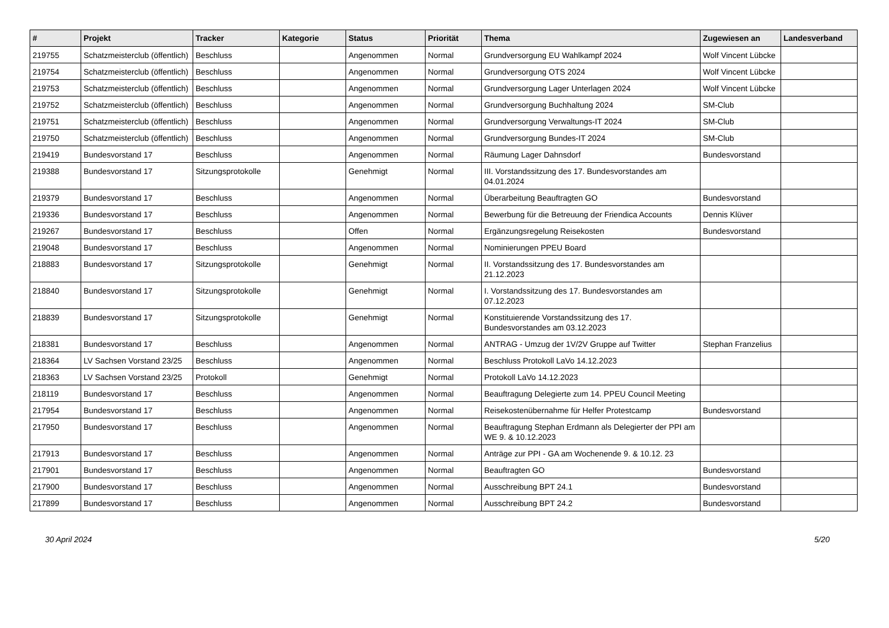| # | Projekt | Tracker | Kategorie | Status | Priorität | Thema | Zugewiesen an | Landesverband |
| --- | --- | --- | --- | --- | --- | --- | --- | --- |
| 219755 | Schatzmeisterclub (öffentlich) | Beschluss | | Angenommen | Normal | Grundversorgung EU Wahlkampf 2024 | Wolf Vincent Lübcke | |
| 219754 | Schatzmeisterclub (öffentlich) | Beschluss | | Angenommen | Normal | Grundversorgung OTS 2024 | Wolf Vincent Lübcke | |
| 219753 | Schatzmeisterclub (öffentlich) | Beschluss | | Angenommen | Normal | Grundversorgung Lager Unterlagen 2024 | Wolf Vincent Lübcke | |
| 219752 | Schatzmeisterclub (öffentlich) | Beschluss | | Angenommen | Normal | Grundversorgung Buchhaltung 2024 | SM-Club | |
| 219751 | Schatzmeisterclub (öffentlich) | Beschluss | | Angenommen | Normal | Grundversorgung Verwaltungs-IT 2024 | SM-Club | |
| 219750 | Schatzmeisterclub (öffentlich) | Beschluss | | Angenommen | Normal | Grundversorgung Bundes-IT 2024 | SM-Club | |
| 219419 | Bundesvorstand 17 | Beschluss | | Angenommen | Normal | Räumung Lager Dahnsdorf | Bundesvorstand | |
| 219388 | Bundesvorstand 17 | Sitzungsprotokolle | | Genehmigt | Normal | III. Vorstandssitzung des 17. Bundesvorstandes am 04.01.2024 | | |
| 219379 | Bundesvorstand 17 | Beschluss | | Angenommen | Normal | Überarbeitung Beauftragten GO | Bundesvorstand | |
| 219336 | Bundesvorstand 17 | Beschluss | | Angenommen | Normal | Bewerbung für die Betreuung der Friendica Accounts | Dennis Klüver | |
| 219267 | Bundesvorstand 17 | Beschluss | | Offen | Normal | Ergänzungsregelung Reisekosten | Bundesvorstand | |
| 219048 | Bundesvorstand 17 | Beschluss | | Angenommen | Normal | Nominierungen PPEU Board | | |
| 218883 | Bundesvorstand 17 | Sitzungsprotokolle | | Genehmigt | Normal | II. Vorstandssitzung des 17. Bundesvorstandes am 21.12.2023 | | |
| 218840 | Bundesvorstand 17 | Sitzungsprotokolle | | Genehmigt | Normal | I. Vorstandssitzung des 17. Bundesvorstandes am 07.12.2023 | | |
| 218839 | Bundesvorstand 17 | Sitzungsprotokolle | | Genehmigt | Normal | Konstituierende Vorstandssitzung des 17. Bundesvorstandes am 03.12.2023 | | |
| 218381 | Bundesvorstand 17 | Beschluss | | Angenommen | Normal | ANTRAG - Umzug der 1V/2V Gruppe auf Twitter | Stephan Franzelius | |
| 218364 | LV Sachsen Vorstand 23/25 | Beschluss | | Angenommen | Normal | Beschluss Protokoll LaVo 14.12.2023 | | |
| 218363 | LV Sachsen Vorstand 23/25 | Protokoll | | Genehmigt | Normal | Protokoll LaVo 14.12.2023 | | |
| 218119 | Bundesvorstand 17 | Beschluss | | Angenommen | Normal | Beauftragung Delegierte zum 14. PPEU Council Meeting | | |
| 217954 | Bundesvorstand 17 | Beschluss | | Angenommen | Normal | Reisekostenübernahme für Helfer Protestcamp | Bundesvorstand | |
| 217950 | Bundesvorstand 17 | Beschluss | | Angenommen | Normal | Beauftragung Stephan Erdmann als Delegierter der PPI am WE 9. & 10.12.2023 | | |
| 217913 | Bundesvorstand 17 | Beschluss | | Angenommen | Normal | Anträge zur PPI - GA am Wochenende 9. & 10.12. 23 | | |
| 217901 | Bundesvorstand 17 | Beschluss | | Angenommen | Normal | Beauftragten GO | Bundesvorstand | |
| 217900 | Bundesvorstand 17 | Beschluss | | Angenommen | Normal | Ausschreibung BPT 24.1 | Bundesvorstand | |
| 217899 | Bundesvorstand 17 | Beschluss | | Angenommen | Normal | Ausschreibung BPT 24.2 | Bundesvorstand | |
30 April 2024 5/20